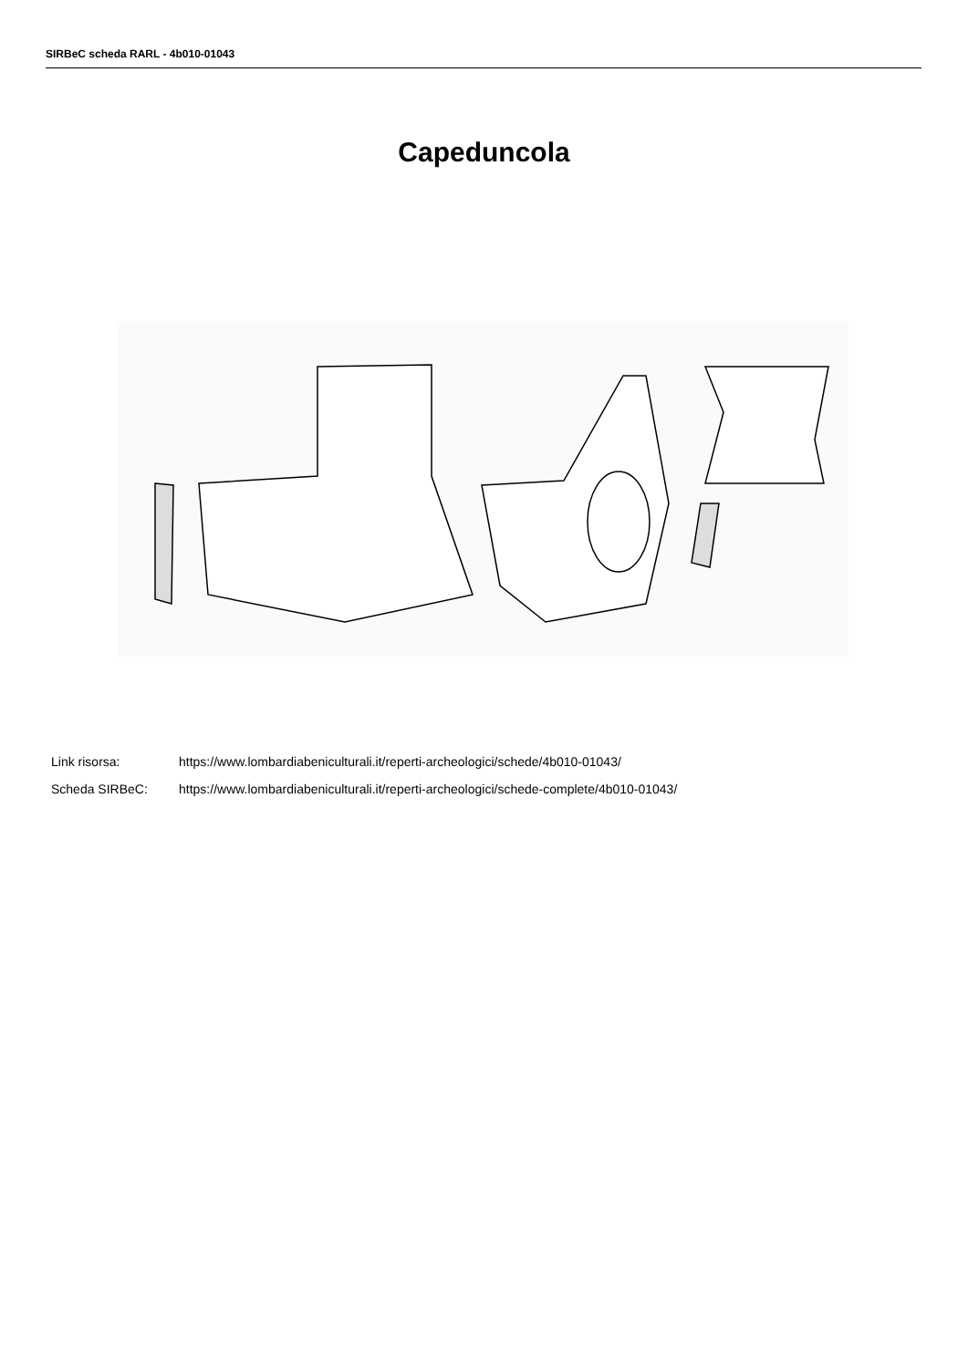SIRBeC scheda RARL - 4b010-01043
Capeduncola
Link risorsa: https://www.lombardiabeniculturali.it/reperti-archeologici/schede/4b010-01043/
Scheda SIRBeC: https://www.lombardiabeniculturali.it/reperti-archeologici/schede-complete/4b010-01043/